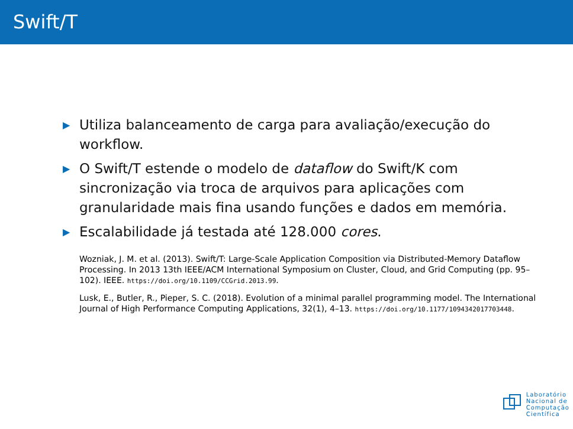Swift/T
▶ Utiliza balanceamento de carga para avaliação/execução do workflow.
▶ O Swift/T estende o modelo de dataflow do Swift/K com sincronização via troca de arquivos para aplicações com granularidade mais fina usando funções e dados em memória.
▶ Escalabilidade já testada até 128.000 cores.
Wozniak, J. M. et al. (2013). Swift/T: Large-Scale Application Composition via Distributed-Memory Dataflow Processing. In 2013 13th IEEE/ACM International Symposium on Cluster, Cloud, and Grid Computing (pp. 95–102). IEEE. https://doi.org/10.1109/CCGrid.2013.99.
Lusk, E., Butler, R., Pieper, S. C. (2018). Evolution of a minimal parallel programming model. The International Journal of High Performance Computing Applications, 32(1), 4–13. https://doi.org/10.1177/1094342017703448.
Laboratório
Nacional de
Computação
Científica